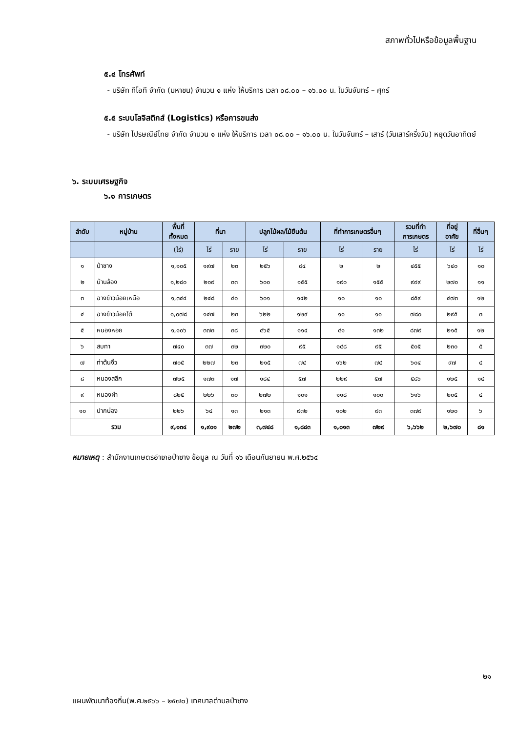สภาพทั่วไปหรือข้อมูลพื้นฐาน
๕.๔ โทรศัพท์
- บริษัท ทีโอที จำกัด (มหาชน) จำนวน ๑ แห่ง ให้บริการ เวลา ๐๘.๐๐ – ๑๖.๐๐ น. ในวันจันทร์ – ศุกร์
๕.๕ ระบบโลจิสติกส์ (Logistics) หรือการขนส่ง
- บริษัท ไปรษณีย์ไทย จำกัด จำนวน ๑ แห่ง ให้บริการ เวลา ๐๘.๐๐ – ๑๖.๐๐ น. ในวันจันทร์ – เสาร์ (วันเสาร์ครึ่งวัน) หยุดวันอาทิตย์
๖. ระบบเศรษฐกิจ
๖.๑ การเกษตร
| ลำดับ | หมู่บ้าน | พื้นที่ ทั้งหมด | ที่นา | | ปลูกไม้ผล/ไม้ยืนต้น | | ที่ทำการเกษตรอื่นๆ | | รวมที่ทำ การเกษตร | ที่อยู่ อาศัย | ที่อื่นๆ |
| --- | --- | --- | --- | --- | --- | --- | --- | --- | --- | --- | --- |
| | | (ไร่) | ไร่ | ราย | ไร่ | ราย | ไร่ | ราย | ไร่ | ไร่ | ไร่ |
| ๑ | ป่าซาง | ๑,๑๐๕ | ๑๙๗ | ๒๓ | ๒๕๖ | ๘๔ | ๒ | ๒ | ๔๕๕ | ๖๔๐ | ๑๐ |
| ๒ | บ้านล้อง | ๑,๒๘๐ | ๒๐๙ | ๓๓ | ๖๐๐ | ๑๕๕ | ๑๙๐ | ๑๕๕ | ๙๙๙ | ๒๗๐ | ๑๑ |
| ๓ | ฉางข้าวน้อยเหนือ | ๑,๓๔๔ | ๒๔๘ | ๔๐ | ๖๐๑ | ๑๔๒ | ๑๐ | ๑๐ | ๘๕๙ | ๔๗๓ | ๑๒ |
| ๔ | ฉางข้าวน้อยใต้ | ๑,๐๗๘ | ๑๔๗ | ๒๓ | ๖๒๒ | ๑๒๙ | ๑๑ | ๑๑ | ๗๘๐ | ๒๙๕ | ๓ |
| ๕ | หนองหอย | ๑,๑๐๖ | ๓๗๓ | ๓๘ | ๔๖๕ | ๑๑๔ | ๔๑ | ๑๓๒ | ๘๗๙ | ๒๑๕ | ๑๒ |
| ๖ | สบทา | ๗๔๐ | ๓๗ | ๓๒ | ๓๒๐ | ๙๕ | ๑๔๘ | ๙๕ | ๕๐๕ | ๒๓๐ | ๕ |
| ๗ | ท่าต้นงิ้ว | ๗๐๕ | ๒๒๗ | ๒๓ | ๒๑๕ | ๗๔ | ๑๖๒ | ๗๔ | ๖๐๔ | ๙๗ | ๔ |
| ๘ | หนองสลีก | ๗๒๕ | ๑๗๓ | ๑๗ | ๑๘๔ | ๕๗ | ๒๒๙ | ๕๗ | ๕๘๖ | ๑๒๕ | ๑๔ |
| ๙ | หนองผำ | ๘๒๕ | ๒๒๖ | ๓๐ | ๒๗๒ | ๑๐๑ | ๑๑๘ | ๑๐๐ | ๖๑๖ | ๒๐๕ | ๔ |
| ๑๐ | ปากบ่อง | ๒๒๖ | ๖๔ | ๑๓ | ๒๑๓ | ๙๓๒ | ๑๐๒ | ๙๓ | ๓๗๙ | ๑๒๐ | ๖ |
| รวม | | ๙,๑๓๔ | ๑,๙๐๑ | ๒๗๒ | ๓,๗๔๘ | ๑,๘๘๓ | ๑,๐๑๓ | ๗๒๙ | ๖,๖๖๒ | ๒,๖๗๐ | ๘๑ |
หมายเหตุ : สำนักงานเกษตรอำเภอป่าซาง ข้อมูล ณ วันที่ ๑๖ เดือนกันยายน พ.ศ.๒๕๖๔
๒๑
แผนพัฒนาท้องถิ่น(พ.ศ.๒๕๖๖ – ๒๕๗๐) เทศบาลตำบลป่าซาง